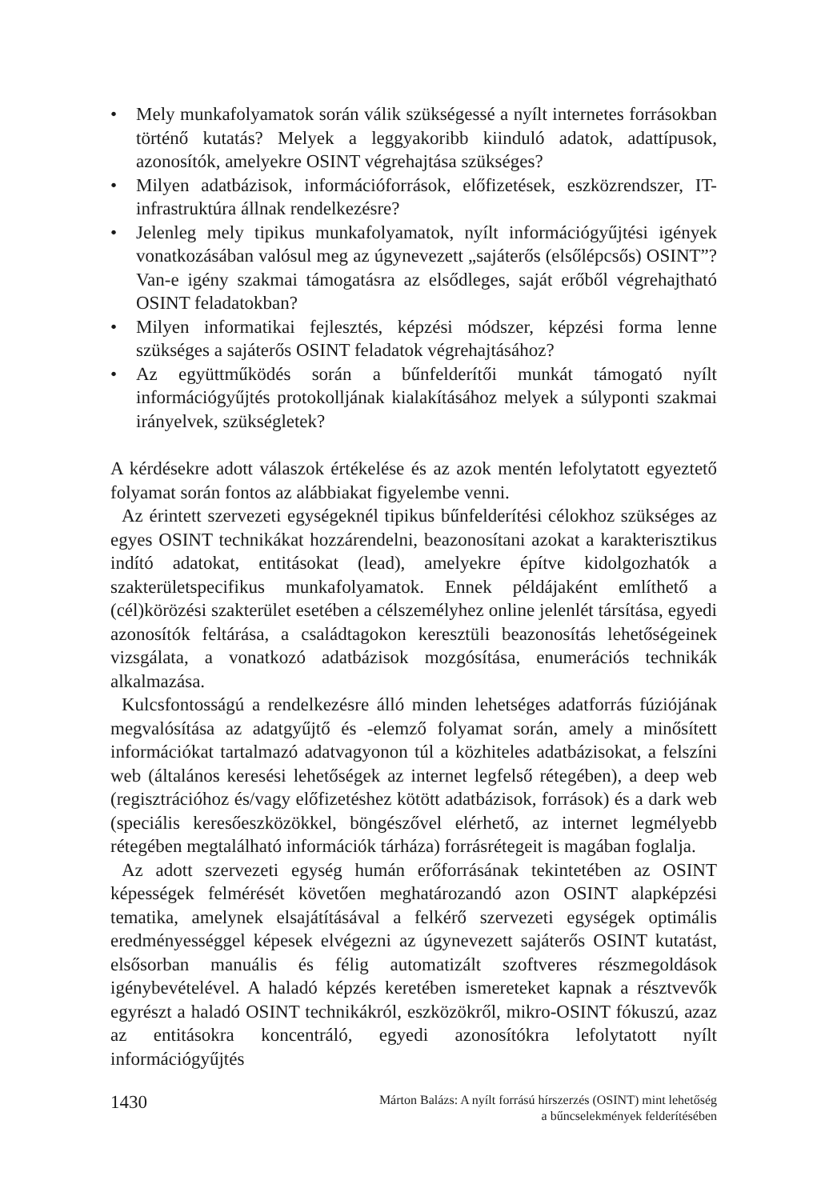• Mely munkafolyamatok során válik szükségessé a nyílt internetes forrásokban történő kutatás? Melyek a leggyakoribb kiinduló adatok, adattípusok, azonosítók, amelyekre OSINT végrehajtása szükséges?
• Milyen adatbázisok, információforrások, előfizetések, eszközrendszer, IT-infrastruktúra állnak rendelkezésre?
• Jelenleg mely tipikus munkafolyamatok, nyílt információgyűjtési igények vonatkozásában valósul meg az úgynevezett „sajáterős (elsőlépcsős) OSINT”? Van-e igény szakmai támogatásra az elsődleges, saját erőből végrehajtható OSINT feladatokban?
• Milyen informatikai fejlesztés, képzési módszer, képzési forma lenne szükséges a sajáterős OSINT feladatok végrehajtásához?
• Az együttműködés során a bűnfelderítői munkát támogató nyílt információgyűjtés protokolljának kialakításához melyek a súlyponti szakmai irányelvek, szükségletek?
A kérdésekre adott válaszok értékelése és az azok mentén lefolytatott egyeztető folyamat során fontos az alábbiakat figyelembe venni.
Az érintett szervezeti egységeknél tipikus bűnfelderítési célokhoz szükséges az egyes OSINT technikákat hozzárendelni, beazonosítani azokat a karakterisztikus indító adatokat, entitásokat (lead), amelyekre építve kidolgozhatók a szakterületspecifikus munkafolyamatok. Ennek példájaként említhető a (cél)körözési szakterület esetében a célszemélyhez online jelenlét társítása, egyedi azonosítók feltárása, a családtagokon keresztüli beazonosítás lehetőségeinek vizsgálata, a vonatkozó adatbázisok mozgósítása, enumerációs technikák alkalmazása.
Kulcsfontosságú a rendelkezésre álló minden lehetséges adatforrás fúziójának megvalósítása az adatgyűjtő és -elemző folyamat során, amely a minősített információkat tartalmazó adatvagyonon túl a közhiteles adatbázisokat, a felszíni web (általános keresési lehetőségek az internet legfelső rétegében), a deep web (regisztrációhoz és/vagy előfizetéshez kötött adatbázisok, források) és a dark web (speciális keresőeszközökkel, böngészővel elérhető, az internet legmélyebb rétegében megtalálható információk tárháza) forrásrétegeit is magában foglalja.
Az adott szervezeti egység humán erőforrásának tekintetében az OSINT képességek felmérését követően meghatározandó azon OSINT alapképzési tematika, amelynek elsajátításával a felkérő szervezeti egységek optimális eredményességgel képesek elvégezni az úgynevezett sajáterős OSINT kutatást, elsősorban manuális és félig automatizált szoftveres részmegoldások igénybevételével. A haladó képzés keretében ismereteket kapnak a résztvevők egyrészt a haladó OSINT technikákról, eszközökről, mikro-OSINT fókuszú, azaz az entitásokra koncentráló, egyedi azonosítókra lefolytatott nyílt információgyűjtés
1430
Márton Balázs: A nyílt forrású hírszerzés (OSINT) mint lehetőség
a bűncselekmények felderítésében